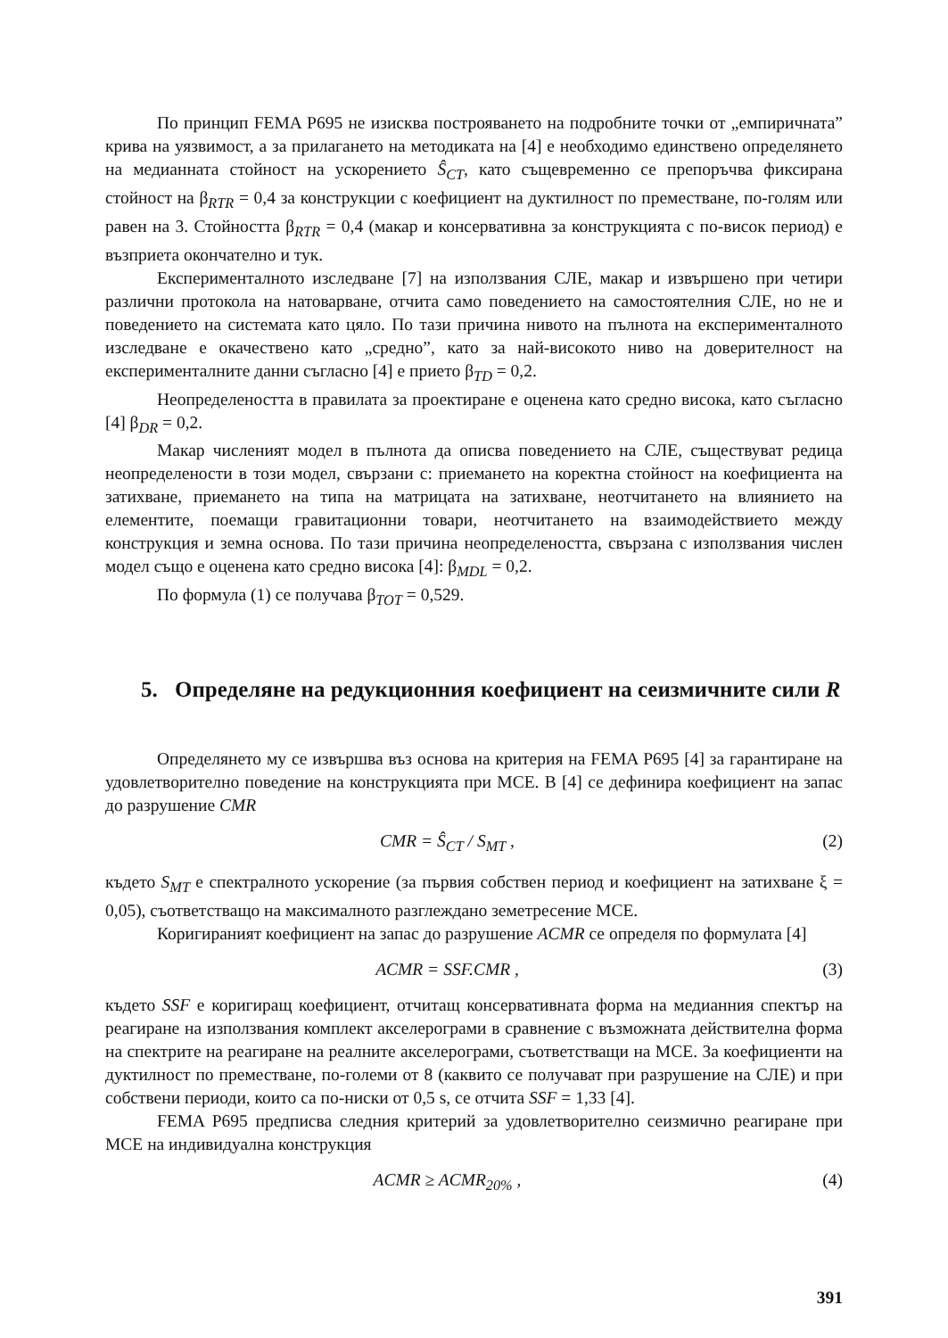По принцип FEMA P695 не изисква построяването на подробните точки от „емпиричната” крива на уязвимост, а за прилагането на методиката на [4] е необходимо единствено определянето на медианната стойност на ускорението Ŝ<sub>CT</sub>, като същевременно се препоръчва фиксирана стойност на β<sub>RTR</sub> = 0,4 за конструкции с коефициент на дуктилност по преместване, по-голям или равен на 3. Стойността β<sub>RTR</sub> = 0,4 (макар и консервативна за конструкцията с по-висок период) е възприета окончателно и тук.
Експерименталното изследване [7] на използвания СЛЕ, макар и извършено при четири различни протокола на натоварване, отчита само поведението на самостоятелния СЛЕ, но не и поведението на системата като цяло. По тази причина нивото на пълнота на експерименталното изследване е окачествено като „средно”, като за най-високото ниво на доверителност на експерименталните данни съгласно [4] е прието β<sub>TD</sub> = 0,2.
Неопределеността в правилата за проектиране е оценена като средно висока, като съгласно [4] β<sub>DR</sub> = 0,2.
Макар численият модел в пълнота да описва поведението на СЛЕ, съществуват редица неопределености в този модел, свързани с: приемането на коректна стойност на коефициента на затихване, приемането на типа на матрицата на затихване, неотчитането на влиянието на елементите, поемащи гравитационни товари, неотчитането на взаимодействието между конструкция и земна основа. По тази причина неопределеността, свързана с използвания числен модел също е оценена като средно висока [4]: β<sub>MDL</sub> = 0,2.
По формула (1) се получава β<sub>TOT</sub> = 0,529.
5. Определяне на редукционния коефициент на сеизмичните сили R
Определянето му се извършва въз основа на критерия на FEMA P695 [4] за гарантиране на удовлетворително поведение на конструкцията при MCE. В [4] се дефинира коефициент на запас до разрушение CMR
CMR = Ŝ<sub>CT</sub> / S<sub>MT</sub> , (2)
където S<sub>MT</sub> е спектралното ускорение (за първия собствен период и коефициент на затихване ξ = 0,05), съответстващо на максималното разглеждано земетресение MCE.
Коригираният коефициент на запас до разрушение ACMR се определя по формулата [4]
ACMR = SSF.CMR , (3)
където SSF е коригиращ коефициент, отчитащ консервативната форма на медианния спектър на реагиране на използвания комплект акселерограми в сравнение с възможната действителна форма на спектрите на реагиране на реалните акселерограми, съответстващи на MCE. За коефициенти на дуктилност по преместване, по-големи от 8 (каквито се получават при разрушение на СЛЕ) и при собствени периоди, които са по-ниски от 0,5 s, се отчита SSF = 1,33 [4].
FEMA P695 предписва следния критерий за удовлетворително сеизмично реагиране при MCE на индивидуална конструкция
ACMR ≥ ACMR<sub>20%</sub> , (4)
391